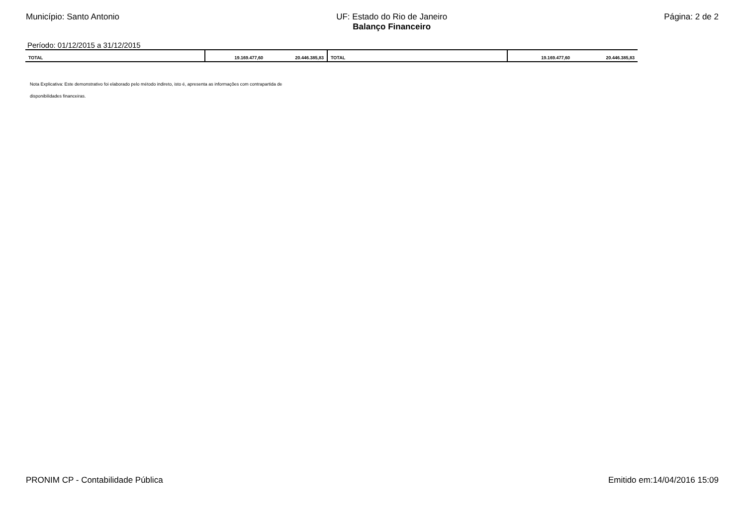Município: Santo Antonio UF: Estado do Rio de Janeiro
Balanço Financeiro
Página: 2 de 2
Período: 01/12/2015 a 31/12/2015
| TOTAL | 19.169.477,60 | 20.446.385,83 | TOTAL | 19.169.477,60 | 20.446.385,83 |
Nota Explicativa: Este demonstrativo foi elaborado pelo método indireto, isto é, apresenta as informações com contrapartida de
disponibilidades financeiras.
PRONIM CP - Contabilidade Pública
Emitido em:14/04/2016 15:09